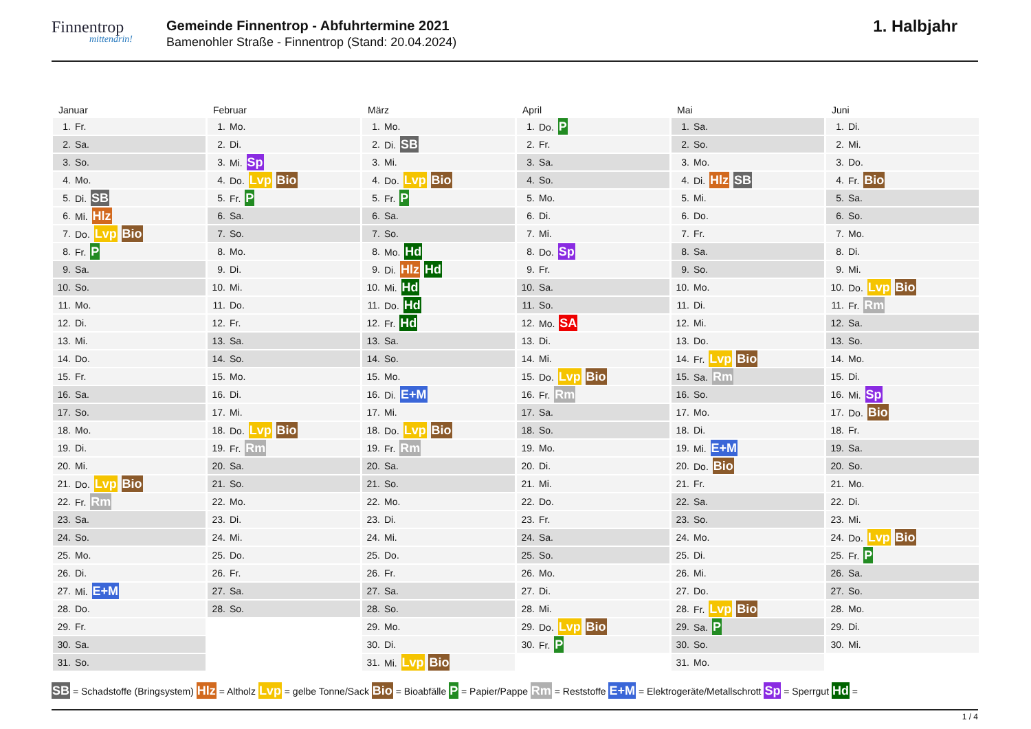Finnentrop
mittendrin!
Gemeinde Finnentrop - Abfuhrtermine 2021
Bamenohler Straße - Finnentrop (Stand: 20.04.2024)
1. Halbjahr
Januar
| 1. | Fr. |
| 2. | Sa. |
| 3. | So. |
| 4. | Mo. |
| 5. | Di. SB |
| 6. | Mi. Hlz |
| 7. | Do. Lvp Bio |
| 8. | Fr. P |
| 9. | Sa. |
| 10. | So. |
| 11. | Mo. |
| 12. | Di. |
| 13. | Mi. |
| 14. | Do. |
| 15. | Fr. |
| 16. | Sa. |
| 17. | So. |
| 18. | Mo. |
| 19. | Di. |
| 20. | Mi. |
| 21. | Do. Lvp Bio |
| 22. | Fr. Rm |
| 23. | Sa. |
| 24. | So. |
| 25. | Mo. |
| 26. | Di. |
| 27. | Mi. E+M |
| 28. | Do. |
| 29. | Fr. |
| 30. | Sa. |
| 31. | So. |
Februar
| 1. | Mo. |
| 2. | Di. |
| 3. | Mi. Sp |
| 4. | Do. Lvp Bio |
| 5. | Fr. P |
| 6. | Sa. |
| 7. | So. |
| 8. | Mo. |
| 9. | Di. |
| 10. | Mi. |
| 11. | Do. |
| 12. | Fr. |
| 13. | Sa. |
| 14. | So. |
| 15. | Mo. |
| 16. | Di. |
| 17. | Mi. |
| 18. | Do. Lvp Bio |
| 19. | Fr. Rm |
| 20. | Sa. |
| 21. | So. |
| 22. | Mo. |
| 23. | Di. |
| 24. | Mi. |
| 25. | Do. |
| 26. | Fr. |
| 27. | Sa. |
| 28. | So. |
März
| 1. | Mo. |
| 2. | Di. SB |
| 3. | Mi. |
| 4. | Do. Lvp Bio |
| 5. | Fr. P |
| 6. | Sa. |
| 7. | So. |
| 8. | Mo. Hd |
| 9. | Di. Hlz Hd |
| 10. | Mi. Hd |
| 11. | Do. Hd |
| 12. | Fr. Hd |
| 13. | Sa. |
| 14. | So. |
| 15. | Mo. |
| 16. | Di. E+M |
| 17. | Mi. |
| 18. | Do. Lvp Bio |
| 19. | Fr. Rm |
| 20. | Sa. |
| 21. | So. |
| 22. | Mo. |
| 23. | Di. |
| 24. | Mi. |
| 25. | Do. |
| 26. | Fr. |
| 27. | Sa. |
| 28. | So. |
| 29. | Mo. |
| 30. | Di. |
| 31. | Mi. Lvp Bio |
April
| 1. | Do. P |
| 2. | Fr. |
| 3. | Sa. |
| 4. | So. |
| 5. | Mo. |
| 6. | Di. |
| 7. | Mi. |
| 8. | Do. Sp |
| 9. | Fr. |
| 10. | Sa. |
| 11. | So. |
| 12. | Mo. SA |
| 13. | Di. |
| 14. | Mi. |
| 15. | Do. Lvp Bio |
| 16. | Fr. Rm |
| 17. | Sa. |
| 18. | So. |
| 19. | Mo. |
| 20. | Di. |
| 21. | Mi. |
| 22. | Do. |
| 23. | Fr. |
| 24. | Sa. |
| 25. | So. |
| 26. | Mo. |
| 27. | Di. |
| 28. | Mi. |
| 29. | Do. Lvp Bio |
| 30. | Fr. P |
Mai
| 1. | Sa. |
| 2. | So. |
| 3. | Mo. |
| 4. | Di. Hlz SB |
| 5. | Mi. |
| 6. | Do. |
| 7. | Fr. |
| 8. | Sa. |
| 9. | So. |
| 10. | Mo. |
| 11. | Di. |
| 12. | Mi. |
| 13. | Do. |
| 14. | Fr. Lvp Bio |
| 15. | Sa. Rm |
| 16. | So. |
| 17. | Mo. |
| 18. | Di. |
| 19. | Mi. E+M |
| 20. | Do. Bio |
| 21. | Fr. |
| 22. | Sa. |
| 23. | So. |
| 24. | Mo. |
| 25. | Di. |
| 26. | Mi. |
| 27. | Do. |
| 28. | Fr. Lvp Bio |
| 29. | Sa. P |
| 30. | So. |
| 31. | Mo. |
Juni
| 1. | Di. |
| 2. | Mi. |
| 3. | Do. |
| 4. | Fr. Bio |
| 5. | Sa. |
| 6. | So. |
| 7. | Mo. |
| 8. | Di. |
| 9. | Mi. |
| 10. | Do. Lvp Bio |
| 11. | Fr. Rm |
| 12. | Sa. |
| 13. | So. |
| 14. | Mo. |
| 15. | Di. |
| 16. | Mi. Sp |
| 17. | Do. Bio |
| 18. | Fr. |
| 19. | Sa. |
| 20. | So. |
| 21. | Mo. |
| 22. | Di. |
| 23. | Mi. |
| 24. | Do. Lvp Bio |
| 25. | Fr. P |
| 26. | Sa. |
| 27. | So. |
| 28. | Mo. |
| 29. | Di. |
| 30. | Mi. |
SB = Schadstoffe (Bringsystem) Hlz = Altholz Lvp = gelbe Tonne/Sack Bio = Bioabfälle P = Papier/Pappe Rm = Reststoffe E+M = Elektrogeräte/Metallschrott Sp = Sperrgut Hd =
1 / 4